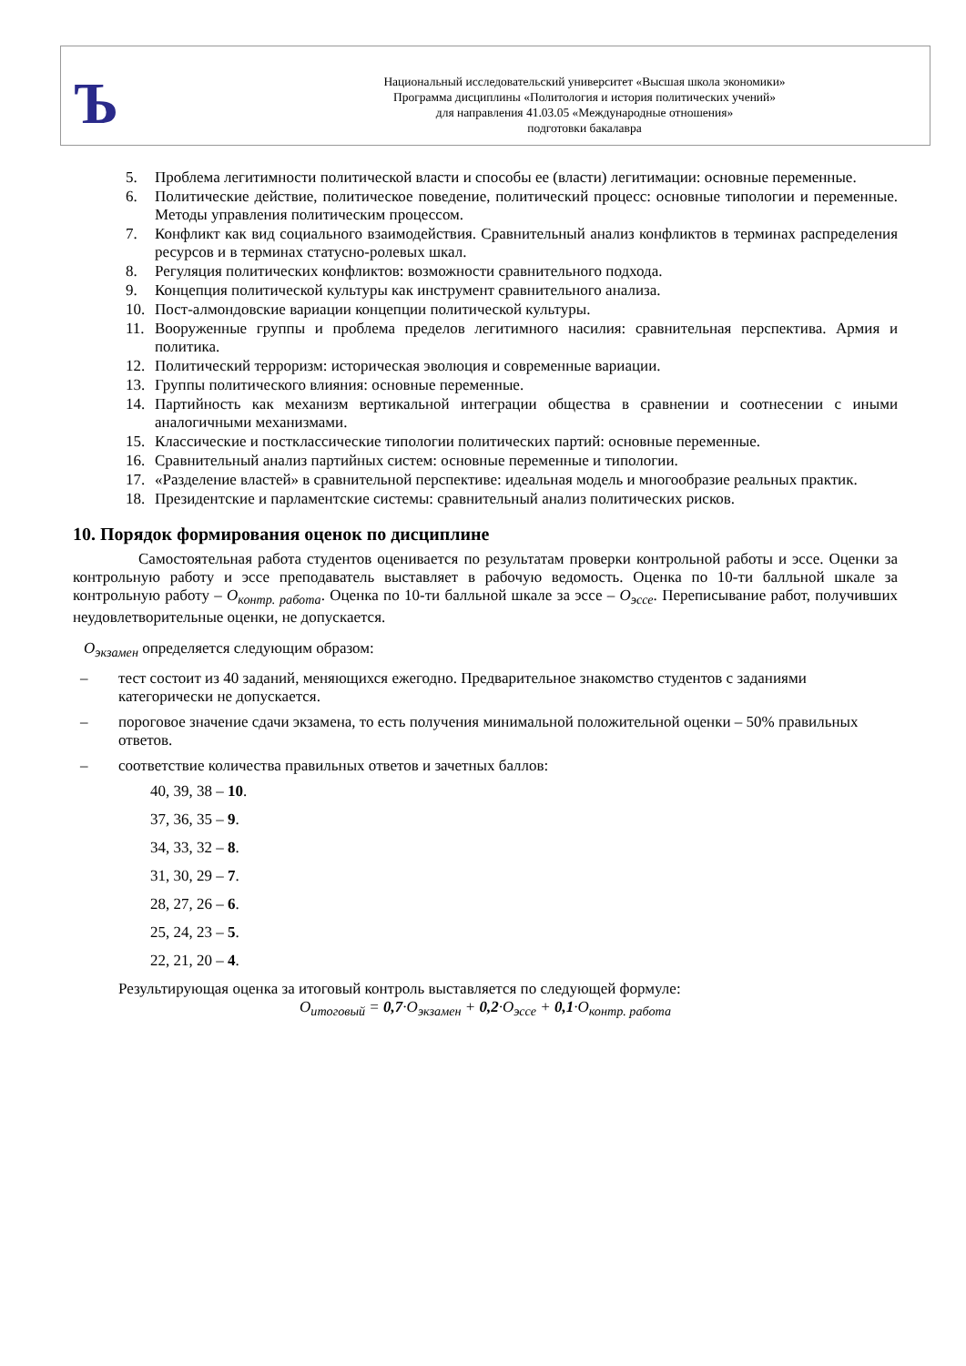Ъ
Национальный исследовательский университет «Высшая школа экономики»
Программа дисциплины «Политология и история политических учений»
для направления 41.03.05 «Международные отношения»
подготовки бакалавра
5. Проблема легитимности политической власти и способы ее (власти) легитимации: основные переменные.
6. Политические действие, политическое поведение, политический процесс: основные типологии и переменные. Методы управления политическим процессом.
7. Конфликт как вид социального взаимодействия. Сравнительный анализ конфликтов в терминах распределения ресурсов и в терминах статусно-ролевых шкал.
8. Регуляция политических конфликтов: возможности сравнительного подхода.
9. Концепция политической культуры как инструмент сравнительного анализа.
10. Пост-алмондовские вариации концепции политической культуры.
11. Вооруженные группы и проблема пределов легитимного насилия: сравнительная перспектива. Армия и политика.
12. Политический терроризм: историческая эволюция и современные вариации.
13. Группы политического влияния: основные переменные.
14. Партийность как механизм вертикальной интеграции общества в сравнении и соотнесении с иными аналогичными механизмами.
15. Классические и постклассические типологии политических партий: основные переменные.
16. Сравнительный анализ партийных систем: основные переменные и типологии.
17. «Разделение властей» в сравнительной перспективе: идеальная модель и многообразие реальных практик.
18. Президентские и парламентские системы: сравнительный анализ политических рисков.
10. Порядок формирования оценок по дисциплине
Самостоятельная работа студентов оценивается по результатам проверки контрольной работы и эссе. Оценки за контрольную работу и эссе преподаватель выставляет в рабочую ведомость. Оценка по 10-ти балльной шкале за контрольную работу – О<sub>контр. работа</sub>. Оценка по 10-ти балльной шкале за эссе – О<sub>эссе</sub>. Переписывание работ, получивших неудовлетворительные оценки, не допускается.
О<sub>экзамен</sub> определяется следующим образом:
– тест состоит из 40 заданий, меняющихся ежегодно. Предварительное знакомство студентов с заданиями категорически не допускается.
– пороговое значение сдачи экзамена, то есть получения минимальной положительной оценки – 50% правильных ответов.
– соответствие количества правильных ответов и зачетных баллов:
40, 39, 38 – 10.
37, 36, 35 – 9.
34, 33, 32 – 8.
31, 30, 29 – 7.
28, 27, 26 – 6.
25, 24, 23 – 5.
22, 21, 20 – 4.
Результирующая оценка за итоговый контроль выставляется по следующей формуле:
О<sub>итоговый</sub> = 0,7·О<sub>экзамен</sub> + 0,2·О<sub>эссе</sub> + 0,1·О<sub>контр. работа</sub>